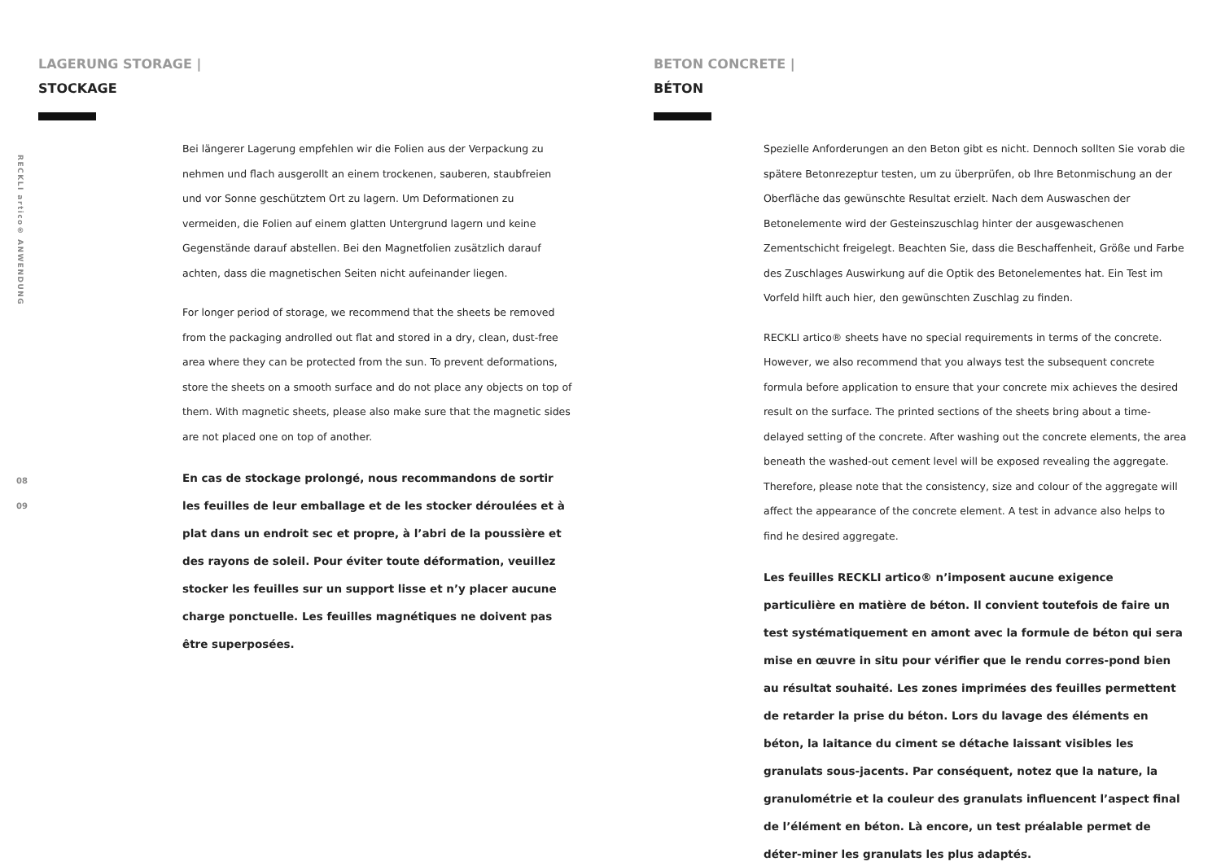RECKLI artico® ANWENDUNG
08
09
LAGERUNG STORAGE |
STOCKAGE
Bei längerer Lagerung empfehlen wir die Folien aus der Verpackung zu nehmen und flach ausgerollt an einem trockenen, sauberen, staubfreien und vor Sonne geschütztem Ort zu lagern. Um Deformationen zu vermeiden, die Folien auf einem glatten Untergrund lagern und keine Gegenstände darauf abstellen. Bei den Magnetfolien zusätzlich darauf achten, dass die magnetischen Seiten nicht aufeinander liegen.
For longer period of storage, we recommend that the sheets be removed from the packaging androlled out flat and stored in a dry, clean, dust-free area where they can be protected from the sun. To prevent deformations, store the sheets on a smooth surface and do not place any objects on top of them. With magnetic sheets, please also make sure that the magnetic sides are not placed one on top of another.
En cas de stockage prolongé, nous recommandons de sortir les feuilles de leur emballage et de les stocker déroulées et à plat dans un endroit sec et propre, à l’abri de la poussière et des rayons de soleil. Pour éviter toute déformation, veuillez stocker les feuilles sur un support lisse et n’y placer aucune charge ponctuelle. Les feuilles magnétiques ne doivent pas être superposées.
BETON CONCRETE |
BÉTON
Spezielle Anforderungen an den Beton gibt es nicht. Dennoch sollten Sie vorab die spätere Betonrezeptur testen, um zu überprüfen, ob Ihre Betonmischung an der Oberfläche das gewünschte Resultat erzielt. Nach dem Auswaschen der Betonelemente wird der Gesteinszuschlag hinter der ausgewaschenen Zementschicht freigelegt. Beachten Sie, dass die Beschaffenheit, Größe und Farbe des Zuschlages Auswirkung auf die Optik des Betonelementes hat. Ein Test im Vorfeld hilft auch hier, den gewünschten Zuschlag zu finden.
RECKLI artico® sheets have no special requirements in terms of the concrete. However, we also recommend that you always test the subsequent concrete formula before application to ensure that your concrete mix achieves the desired result on the surface. The printed sections of the sheets bring about a time-delayed setting of the concrete. After washing out the concrete elements, the area beneath the washed-out cement level will be exposed revealing the aggregate. Therefore, please note that the consistency, size and colour of the aggregate will affect the appearance of the concrete element. A test in advance also helps to find he desired aggregate.
Les feuilles RECKLI artico® n’imposent aucune exigence particulière en matière de béton. Il convient toutefois de faire un test systématiquement en amont avec la formule de béton qui sera mise en œuvre in situ pour vérifier que le rendu corres-pond bien au résultat souhaité. Les zones imprimées des feuilles permettent de retarder la prise du béton. Lors du lavage des éléments en béton, la laitance du ciment se détache laissant visibles les granulats sous-jacents. Par conséquent, notez que la nature, la granulométrie et la couleur des granulats influencent l’aspect final de l’élément en béton. Là encore, un test préalable permet de déter-miner les granulats les plus adaptés.